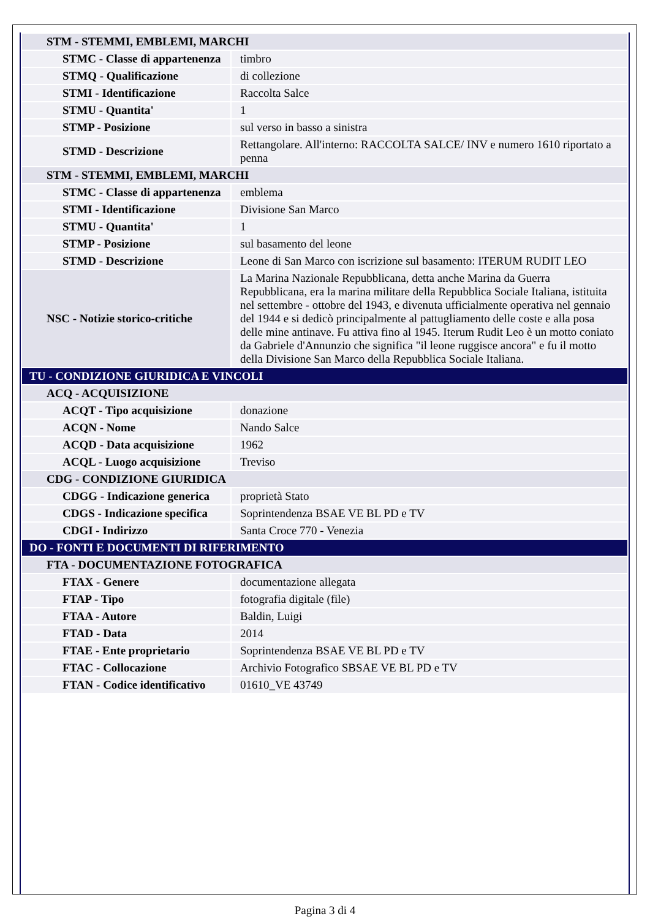| STM - STEMMI, EMBLEMI, MARCHI | |
| STMC - Classe di appartenenza | timbro |
| STMQ - Qualificazione | di collezione |
| STMI - Identificazione | Raccolta Salce |
| STMU - Quantita' | 1 |
| STMP - Posizione | sul verso in basso a sinistra |
| STMD - Descrizione | Rettangolare. All'interno: RACCOLTA SALCE/ INV e numero 1610 riportato a penna |
| STM - STEMMI, EMBLEMI, MARCHI | |
| STMC - Classe di appartenenza | emblema |
| STMI - Identificazione | Divisione San Marco |
| STMU - Quantita' | 1 |
| STMP - Posizione | sul basamento del leone |
| STMD - Descrizione | Leone di San Marco con iscrizione sul basamento: ITERUM RUDIT LEO |
| NSC - Notizie storico-critiche | La Marina Nazionale Repubblicana, detta anche Marina da Guerra Repubblicana, era la marina militare della Repubblica Sociale Italiana, istituita nel settembre - ottobre del 1943, e divenuta ufficialmente operativa nel gennaio del 1944 e si dedicò principalmente al pattugliamento delle coste e alla posa delle mine antinave. Fu attiva fino al 1945. Iterum Rudit Leo è un motto coniato da Gabriele d'Annunzio che significa "il leone ruggisce ancora" e fu il motto della Divisione San Marco della Repubblica Sociale Italiana. |
| TU - CONDIZIONE GIURIDICA E VINCOLI | |
| ACQ - ACQUISIZIONE | |
| ACQT - Tipo acquisizione | donazione |
| ACQN - Nome | Nando Salce |
| ACQD - Data acquisizione | 1962 |
| ACQL - Luogo acquisizione | Treviso |
| CDG - CONDIZIONE GIURIDICA | |
| CDGG - Indicazione generica | proprietà Stato |
| CDGS - Indicazione specifica | Soprintendenza BSAE VE BL PD e TV |
| CDGI - Indirizzo | Santa Croce 770 - Venezia |
| DO - FONTI E DOCUMENTI DI RIFERIMENTO | |
| FTA - DOCUMENTAZIONE FOTOGRAFICA | |
| FTAX - Genere | documentazione allegata |
| FTAP - Tipo | fotografia digitale (file) |
| FTAA - Autore | Baldin, Luigi |
| FTAD - Data | 2014 |
| FTAE - Ente proprietario | Soprintendenza BSAE VE BL PD e TV |
| FTAC - Collocazione | Archivio Fotografico SBSAE VE BL PD e TV |
| FTAN - Codice identificativo | 01610_VE 43749 |
Pagina 3 di 4